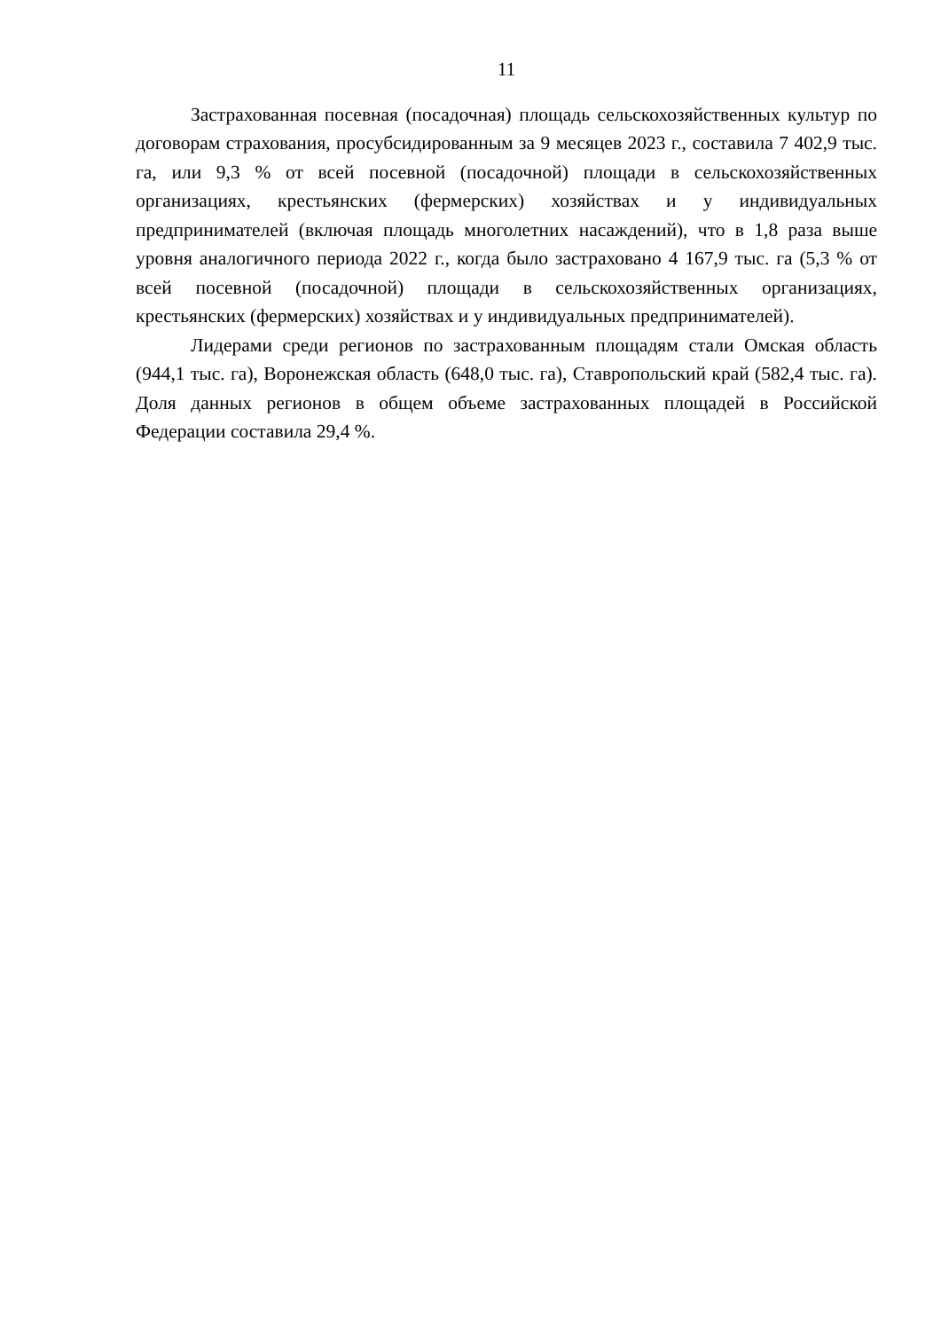11
Застрахованная посевная (посадочная) площадь сельскохозяйственных культур по договорам страхования, просубсидированным за 9 месяцев 2023 г., составила 7 402,9 тыс. га, или 9,3 % от всей посевной (посадочной) площади в сельскохозяйственных организациях, крестьянских (фермерских) хозяйствах и у индивидуальных предпринимателей (включая площадь многолетних насаждений), что в 1,8 раза выше уровня аналогичного периода 2022 г., когда было застраховано 4 167,9 тыс. га (5,3 % от всей посевной (посадочной) площади в сельскохозяйственных организациях, крестьянских (фермерских) хозяйствах и у индивидуальных предпринимателей).
Лидерами среди регионов по застрахованным площадям стали Омская область (944,1 тыс. га), Воронежская область (648,0 тыс. га), Ставропольский край (582,4 тыс. га). Доля данных регионов в общем объеме застрахованных площадей в Российской Федерации составила 29,4 %.